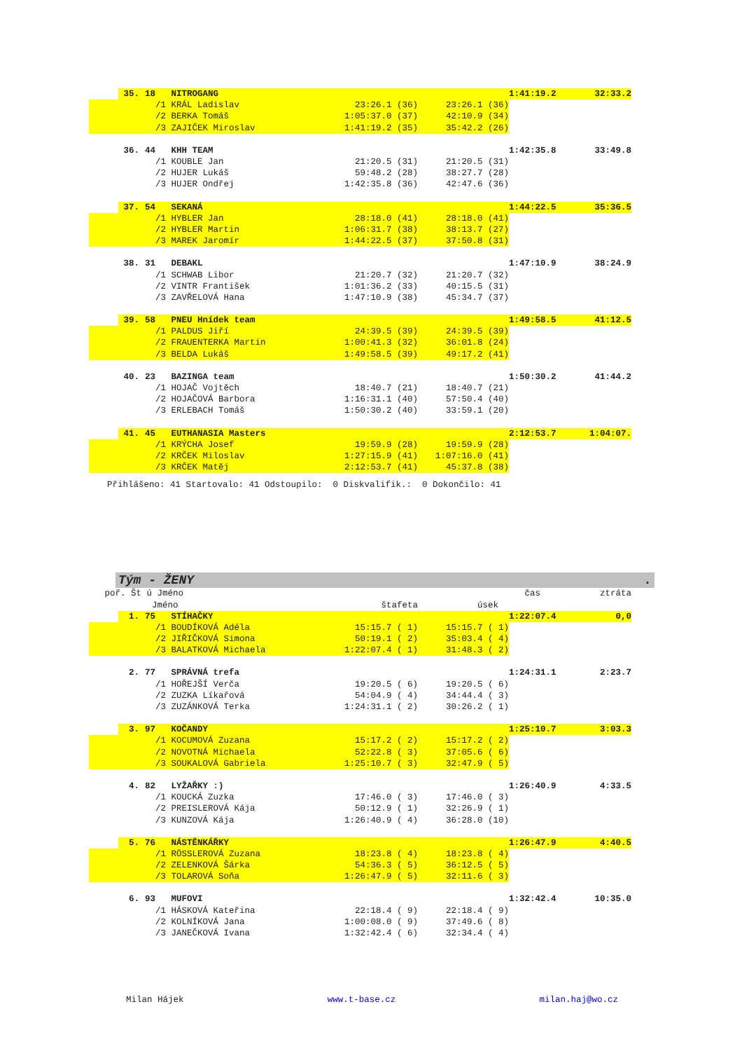| | 35. | 18 NITROGANG | | | 1:41:19.2 | 32:33.2 |
| | | /1 KRÁL Ladislav | 23:26.1 (36) | 23:26.1 (36) | | |
| | | /2 BERKA Tomáš | 1:05:37.0 (37) | 42:10.9 (34) | | |
| | | /3 ZAJIČEK Miroslav | 1:41:19.2 (35) | 35:42.2 (26) | | |
| | 36. | 44 KHH TEAM | | | 1:42:35.8 | 33:49.8 |
| | | /1 KOUBLE Jan | 21:20.5 (31) | 21:20.5 (31) | | |
| | | /2 HUJER Lukáš | 59:48.2 (28) | 38:27.7 (28) | | |
| | | /3 HUJER Ondřej | 1:42:35.8 (36) | 42:47.6 (36) | | |
| | 37. | 54 SEKANÁ | | | 1:44:22.5 | 35:36.5 |
| | | /1 HYBLER Jan | 28:18.0 (41) | 28:18.0 (41) | | |
| | | /2 HYBLER Martin | 1:06:31.7 (38) | 38:13.7 (27) | | |
| | | /3 MAREK Jaromír | 1:44:22.5 (37) | 37:50.8 (31) | | |
| | 38. | 31 DEBAKL | | | 1:47:10.9 | 38:24.9 |
| | | /1 SCHWAB Libor | 21:20.7 (32) | 21:20.7 (32) | | |
| | | /2 VINTR František | 1:01:36.2 (33) | 40:15.5 (31) | | |
| | | /3 ZAVŘELOVÁ Hana | 1:47:10.9 (38) | 45:34.7 (37) | | |
| | 39. | 58 PNEU Hnídek team | | | 1:49:58.5 | 41:12.5 |
| | | /1 PALDUS Jiří | 24:39.5 (39) | 24:39.5 (39) | | |
| | | /2 FRAUENTERKA Martin | 1:00:41.3 (32) | 36:01.8 (24) | | |
| | | /3 BELDA Lukáš | 1:49:58.5 (39) | 49:17.2 (41) | | |
| | 40. | 23 BAZINGA team | | | 1:50:30.2 | 41:44.2 |
| | | /1 HOJAČ Vojtěch | 18:40.7 (21) | 18:40.7 (21) | | |
| | | /2 HOJAČOVÁ Barbora | 1:16:31.1 (40) | 57:50.4 (40) | | |
| | | /3 ERLEBACH Tomáš | 1:50:30.2 (40) | 33:59.1 (20) | | |
| | 41. | 45 EUTHANASIA Masters | | | 2:12:53.7 | 1:04:07. |
| | | /1 KRÝCHA Josef | 19:59.9 (28) | 19:59.9 (28) | | |
| | | /2 KRČEK Miloslav | 1:27:15.9 (41) | 1:07:16.0 (41) | | |
| | | /3 KRČEK Matěj | 2:12:53.7 (41) | 45:37.8 (38) | | |
Přihlášeno: 41 Startovalo: 41 Odstoupilo: 0 Diskvalifik.: 0 Dokončilo: 41
Tým - ŽENY.
| poř. Št ú Jméno | | | | | čas | ztráta |
| Jméno | | | štafeta | úsek | | |
| | 1. | 75 STÍHAČKY | | | 1:22:07.4 | 0,0 |
| | | /1 BOUDÍKOVÁ Adéla | 15:15.7 ( 1) | 15:15.7 ( 1) | | |
| | | /2 JIŘIČKOVÁ Simona | 50:19.1 ( 2) | 35:03.4 ( 4) | | |
| | | /3 BALATKOVÁ Michaela | 1:22:07.4 ( 1) | 31:48.3 ( 2) | | |
| | 2. | 77 SPRÁVNÁ trefa | | | 1:24:31.1 | 2:23.7 |
| | | /1 HOŘEJŠÍ Verča | 19:20.5 ( 6) | 19:20.5 ( 6) | | |
| | | /2 ZUZKA Líkařová | 54:04.9 ( 4) | 34:44.4 ( 3) | | |
| | | /3 ZUZÁNKOVÁ Terka | 1:24:31.1 ( 2) | 30:26.2 ( 1) | | |
| | 3. | 97 KOČANDY | | | 1:25:10.7 | 3:03.3 |
| | | /1 KOCUMOVÁ Zuzana | 15:17.2 ( 2) | 15:17.2 ( 2) | | |
| | | /2 NOVOTNÁ Michaela | 52:22.8 ( 3) | 37:05.6 ( 6) | | |
| | | /3 SOUKALOVÁ Gabriela | 1:25:10.7 ( 3) | 32:47.9 ( 5) | | |
| | 4. | 82 LYŽAŘKY :) | | | 1:26:40.9 | 4:33.5 |
| | | /1 KOUCKÁ Zuzka | 17:46.0 ( 3) | 17:46.0 ( 3) | | |
| | | /2 PREISLEROVÁ Kája | 50:12.9 ( 1) | 32:26.9 ( 1) | | |
| | | /3 KUNZOVÁ Kája | 1:26:40.9 ( 4) | 36:28.0 (10) | | |
| | 5. | 76 NÁSTĚNKÁŘKY | | | 1:26:47.9 | 4:40.5 |
| | | /1 RÖSSLEROVÁ Zuzana | 18:23.8 ( 4) | 18:23.8 ( 4) | | |
| | | /2 ZELENKOVÁ Šárka | 54:36.3 ( 5) | 36:12.5 ( 5) | | |
| | | /3 TOLAROVÁ Soňa | 1:26:47.9 ( 5) | 32:11.6 ( 3) | | |
| | 6. | 93 MUFOVI | | | 1:32:42.4 | 10:35.0 |
| | | /1 HÁSKOVÁ Kateřina | 22:18.4 ( 9) | 22:18.4 ( 9) | | |
| | | /2 KOLNÍKOVÁ Jana | 1:00:08.0 ( 9) | 37:49.6 ( 8) | | |
| | | /3 JANEČKOVÁ Ivana | 1:32:42.4 ( 6) | 32:34.4 ( 4) | | |
Milan Hájek www.t-base.cz milan.haj@wo.cz